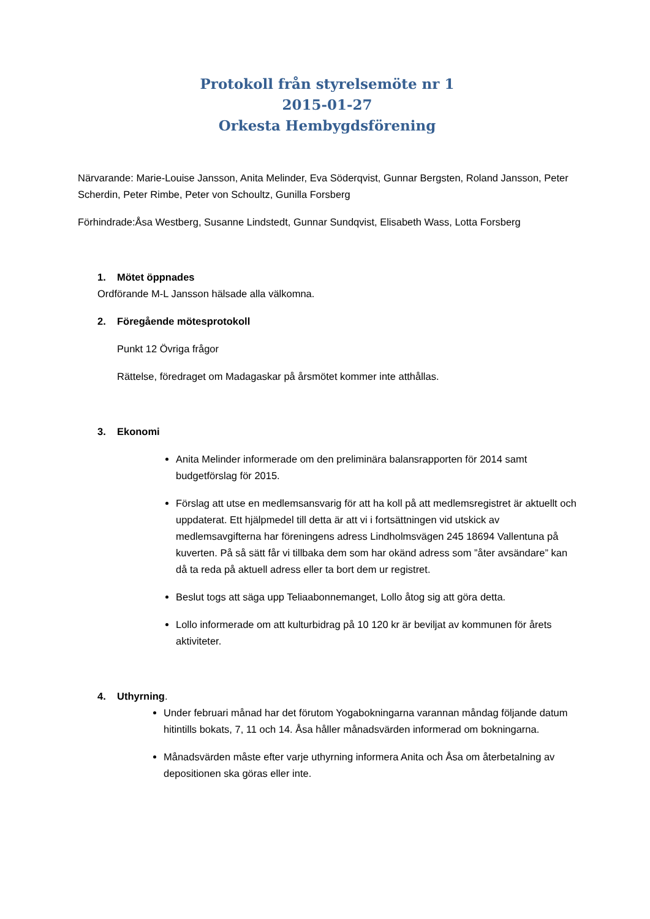Protokoll från styrelsemöte nr 1
2015-01-27
Orkesta Hembygdsförening
Närvarande: Marie-Louise Jansson, Anita Melinder, Eva Söderqvist, Gunnar Bergsten, Roland Jansson, Peter Scherdin, Peter Rimbe, Peter von Schoultz, Gunilla Forsberg
Förhindrade:Åsa Westberg, Susanne Lindstedt, Gunnar Sundqvist, Elisabeth Wass, Lotta Forsberg
1. Mötet öppnades
Ordförande M-L Jansson hälsade alla välkomna.
2. Föregående mötesprotokoll
Punkt 12 Övriga frågor
Rättelse, föredraget om Madagaskar på årsmötet kommer inte atthållas.
3. Ekonomi
Anita Melinder informerade om den preliminära balansrapporten för 2014 samt budgetförslag för 2015.
Förslag att utse en medlemsansvarig för att ha koll på att medlemsregistret är aktuellt och uppdaterat. Ett hjälpmedel till detta är att vi i fortsättningen vid utskick av medlemsavgifterna har föreningens adress Lindholmsvägen 245 18694 Vallentuna på kuverten. På så sätt får vi tillbaka dem som har okänd adress som ”åter avsändare” kan då ta reda på aktuell adress eller ta bort dem ur registret.
Beslut togs att säga upp Teliaabonnemanget, Lollo åtog sig att göra detta.
Lollo informerade om att kulturbidrag på 10 120 kr är beviljat av kommunen för årets aktiviteter.
4. Uthyrning.
Under februari månad har det förutom Yogabokningarna varannan måndag följande datum hitintills bokats, 7, 11 och 14. Åsa håller månadsvärden informerad om bokningarna.
Månadsvärden måste efter varje uthyrning informera Anita och Åsa om återbetalning av depositionen ska göras eller inte.